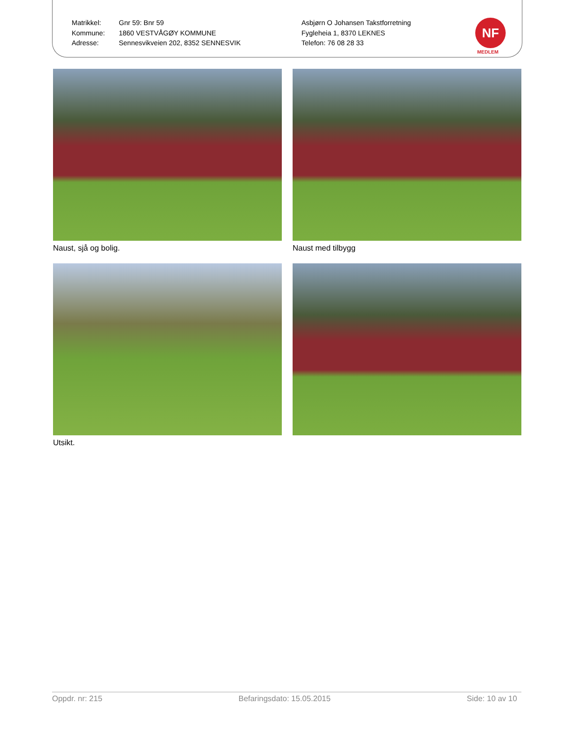Matrikkel:
Kommune:
Adresse:
Gnr 59: Bnr 59
1860 VESTVÅGØY KOMMUNE
Sennesvikveien 202, 8352 SENNESVIK
Asbjørn O Johansen Takstforretning
Fygleheia 1, 8370 LEKNES
Telefon: 76 08 28 33
NF
MEDLEM
Naust, sjå og bolig.
Naust med tilbygg
Utsikt.
Oppdr. nr: 215 Befaringsdato: 15.05.2015 Side: 10 av 10